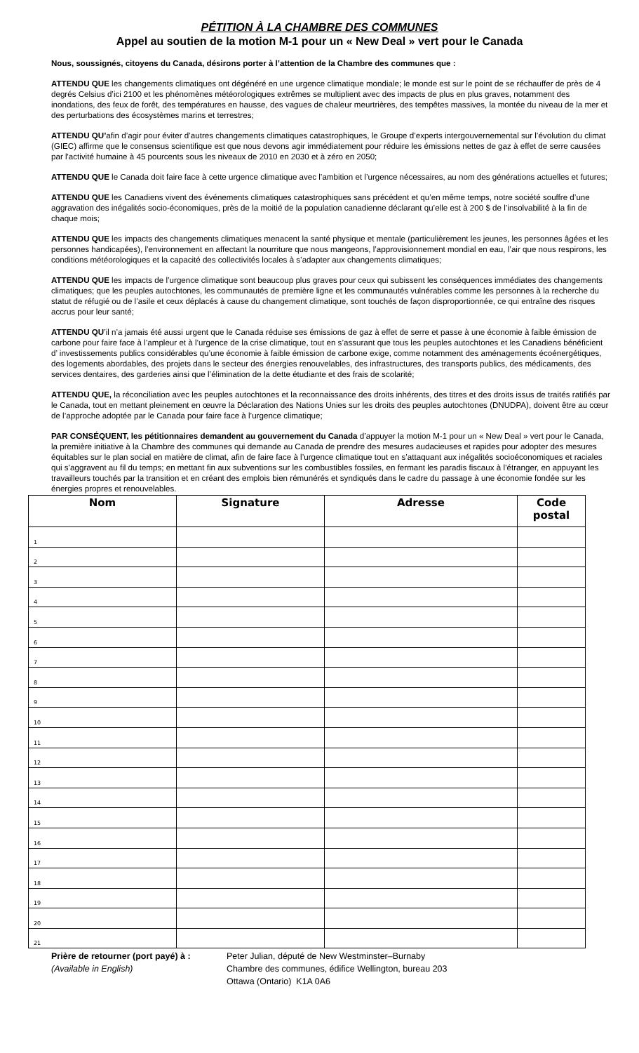PÉTITION À LA CHAMBRE DES COMMUNES
Appel au soutien de la motion M-1 pour un « New Deal » vert pour le Canada
Nous, soussignés, citoyens du Canada, désirons porter à l’attention de la Chambre des communes que :
ATTENDU QUE les changements climatiques ont dégénéré en une urgence climatique mondiale; le monde est sur le point de se réchauffer de près de 4 degrés Celsius d’ici 2100 et les phénomènes météorologiques extrêmes se multiplient avec des impacts de plus en plus graves, notamment des inondations, des feux de forêt, des températures en hausse, des vagues de chaleur meurtrières, des tempêtes massives, la montée du niveau de la mer et des perturbations des écosystèmes marins et terrestres;
ATTENDU QU’afin d’agir pour éviter d’autres changements climatiques catastrophiques, le Groupe d’experts intergouvernemental sur l’évolution du climat (GIEC) affirme que le consensus scientifique est que nous devons agir immédiatement pour réduire les émissions nettes de gaz à effet de serre causées par l'activité humaine à 45 pourcents sous les niveaux de 2010 en 2030 et à zéro en 2050;
ATTENDU QUE le Canada doit faire face à cette urgence climatique avec l’ambition et l’urgence nécessaires, au nom des générations actuelles et futures;
ATTENDU QUE les Canadiens vivent des événements climatiques catastrophiques sans précédent et qu’en même temps, notre société souffre d’une aggravation des inégalités socio-économiques, près de la moitié de la population canadienne déclarant qu’elle est à 200 $ de l’insolvabilité à la fin de chaque mois;
ATTENDU QUE les impacts des changements climatiques menacent la santé physique et mentale (particulièrement les jeunes, les personnes âgées et les personnes handicapées), l’environnement en affectant la nourriture que nous mangeons, l’approvisionnement mondial en eau, l’air que nous respirons, les conditions météorologiques et la capacité des collectivités locales à s’adapter aux changements climatiques;
ATTENDU QUE les impacts de l’urgence climatique sont beaucoup plus graves pour ceux qui subissent les conséquences immédiates des changements climatiques; que les peuples autochtones, les communautés de première ligne et les communautés vulnérables comme les personnes à la recherche du statut de réfugié ou de l’asile et ceux déplacés à cause du changement climatique, sont touchés de façon disproportionnée, ce qui entraîne des risques accrus pour leur santé;
ATTENDU QU’il n’a jamais été aussi urgent que le Canada réduise ses émissions de gaz à effet de serre et passe à une économie à faible émission de carbone pour faire face à l’ampleur et à l’urgence de la crise climatique, tout en s’assurant que tous les peuples autochtones et les Canadiens bénéficient d’ investissements publics considérables qu’une économie à faible émission de carbone exige, comme notamment des aménagements écoénergétiques, des logements abordables, des projets dans le secteur des énergies renouvelables, des infrastructures, des transports publics, des médicaments, des services dentaires, des garderies ainsi que l’élimination de la dette étudiante et des frais de scolarité;
ATTENDU QUE, la réconciliation avec les peuples autochtones et la reconnaissance des droits inhérents, des titres et des droits issus de traités ratifiés par le Canada, tout en mettant pleinement en œuvre la Déclaration des Nations Unies sur les droits des peuples autochtones (DNUDPA), doivent être au cœur de l’approche adoptée par le Canada pour faire face à l’urgence climatique;
PAR CONSÉQUENT, les pétitionnaires demandent au gouvernement du Canada d’appuyer la motion M-1 pour un « New Deal » vert pour le Canada, la première initiative à la Chambre des communes qui demande au Canada de prendre des mesures audacieuses et rapides pour adopter des mesures équitables sur le plan social en matière de climat, afin de faire face à l’urgence climatique tout en s’attaquant aux inégalités socioéconomiques et raciales qui s’aggravent au fil du temps; en mettant fin aux subventions sur les combustibles fossiles, en fermant les paradis fiscaux à l’étranger, en appuyant les travailleurs touchés par la transition et en créant des emplois bien rémunérés et syndiqués dans le cadre du passage à une économie fondée sur les énergies propres et renouvelables.
| Nom | Signature | Adresse | Code postal |
| --- | --- | --- | --- |
| 1 | | | |
| 2 | | | |
| 3 | | | |
| 4 | | | |
| 5 | | | |
| 6 | | | |
| 7 | | | |
| 8 | | | |
| 9 | | | |
| 10 | | | |
| 11 | | | |
| 12 | | | |
| 13 | | | |
| 14 | | | |
| 15 | | | |
| 16 | | | |
| 17 | | | |
| 18 | | | |
| 19 | | | |
| 20 | | | |
| 21 | | | |
Prière de retourner (port payé) à :
(Available in English)
Peter Julian, député de New Westminster–Burnaby
Chambre des communes, édifice Wellington, bureau 203
Ottawa (Ontario) K1A 0A6